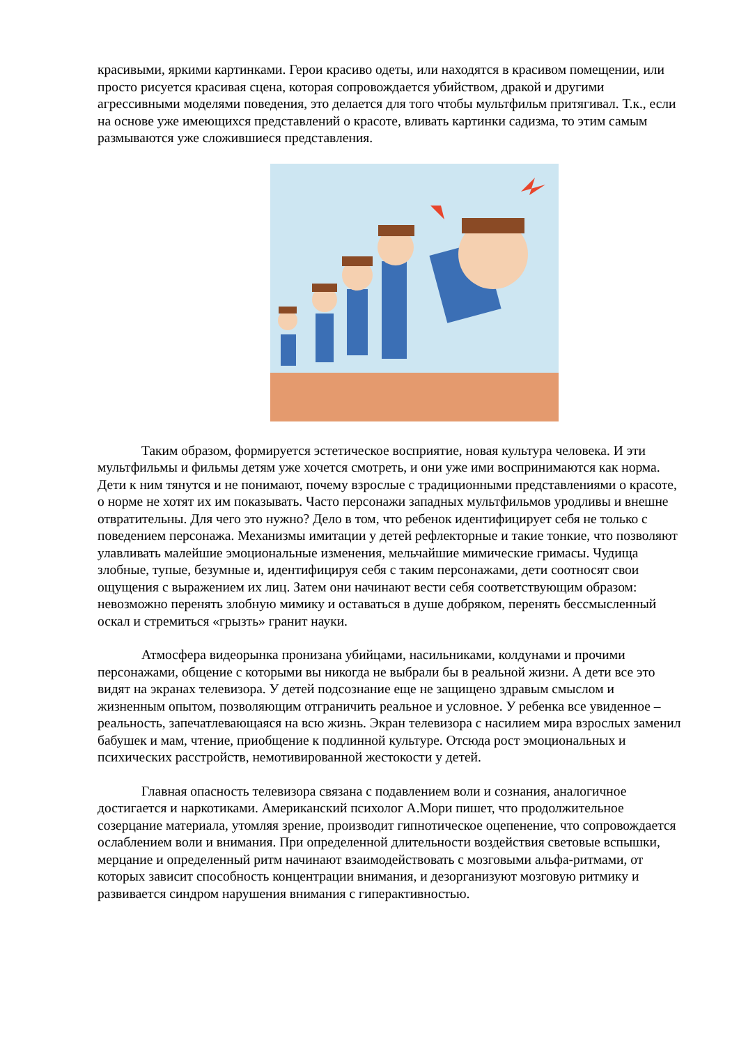красивыми, яркими картинками. Герои красиво одеты, или находятся в красивом помещении, или просто рисуется красивая сцена, которая сопровождается убийством, дракой и другими агрессивными моделями поведения, это делается для того чтобы мультфильм притягивал. Т.к., если на основе уже имеющихся представлений о красоте, вливать картинки садизма, то этим самым размываются уже сложившиеся представления.
Таким образом, формируется эстетическое восприятие, новая культура человека. И эти мультфильмы и фильмы детям уже хочется смотреть, и они уже ими воспринимаются как норма. Дети к ним тянутся и не понимают, почему взрослые с традиционными представлениями о красоте, о норме не хотят их им показывать. Часто персонажи западных мультфильмов уродливы и внешне отвратительны. Для чего это нужно? Дело в том, что ребенок идентифицирует себя не только с поведением персонажа. Механизмы имитации у детей рефлекторные и такие тонкие, что позволяют улавливать малейшие эмоциональные изменения, мельчайшие мимические гримасы. Чудища злобные, тупые, безумные и, идентифицируя себя с таким персонажами, дети соотносят свои ощущения с выражением их лиц. Затем они начинают вести себя соответствующим образом: невозможно перенять злобную мимику и оставаться в душе добряком, перенять бессмысленный оскал и стремиться «грызть» гранит науки.
Атмосфера видеорынка пронизана убийцами, насильниками, колдунами и прочими персонажами, общение с которыми вы никогда не выбрали бы в реальной жизни. А дети все это видят на экранах телевизора. У детей подсознание еще не защищено здравым смыслом и жизненным опытом, позволяющим отграничить реальное и условное. У ребенка все увиденное – реальность, запечатлевающаяся на всю жизнь. Экран телевизора с насилием мира взрослых заменил бабушек и мам, чтение, приобщение к подлинной культуре. Отсюда рост эмоциональных и психических расстройств, немотивированной жестокости у детей.
Главная опасность телевизора связана с подавлением воли и сознания, аналогичное достигается и наркотиками. Американский психолог А.Мори пишет, что продолжительное созерцание материала, утомляя зрение, производит гипнотическое оцепенение, что сопровождается ослаблением воли и внимания. При определенной длительности воздействия световые вспышки, мерцание и определенный ритм начинают взаимодействовать с мозговыми альфа-ритмами, от которых зависит способность концентрации внимания, и дезорганизуют мозговую ритмику и развивается синдром нарушения внимания с гиперактивностью.